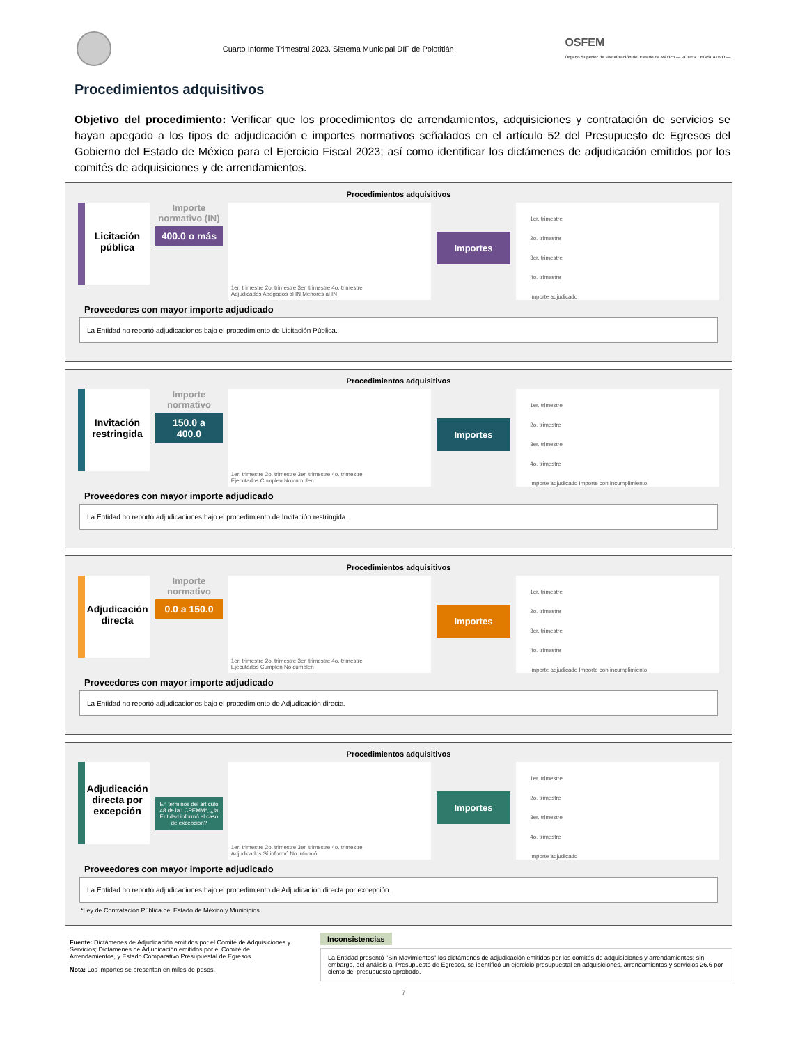Cuarto Informe Trimestral 2023. Sistema Municipal DIF de Polotitlán
OSFEM
Órgano Superior de Fiscalización del Estado de México — PODER LEGISLATIVO —
Procedimientos adquisitivos
Objetivo del procedimiento: Verificar que los procedimientos de arrendamientos, adquisiciones y contratación de servicios se hayan apegado a los tipos de adjudicación e importes normativos señalados en el artículo 52 del Presupuesto de Egresos del Gobierno del Estado de México para el Ejercicio Fiscal 2023; así como identificar los dictámenes de adjudicación emitidos por los comités de adquisiciones y de arrendamientos.
Procedimientos adquisitivos
Licitación pública
Importe normativo (IN)
400.0 o más
1er. trimestre 2o. trimestre 3er. trimestre 4o. trimestre
Adjudicados Apegados al IN Menores al IN
Importes
1er. trimestre
2o. trimestre
3er. trimestre
4o. trimestre
Importe adjudicado
Proveedores con mayor importe adjudicado
La Entidad no reportó adjudicaciones bajo el procedimiento de Licitación Pública.
Procedimientos adquisitivos
Invitación restringida
Importe normativo
150.0 a 400.0
1er. trimestre 2o. trimestre 3er. trimestre 4o. trimestre
Ejecutados Cumplen No cumplen
Importes
1er. trimestre
2o. trimestre
3er. trimestre
4o. trimestre
Importe adjudicado Importe con incumplimiento
Proveedores con mayor importe adjudicado
La Entidad no reportó adjudicaciones bajo el procedimiento de Invitación restringida.
Procedimientos adquisitivos
Adjudicación directa
Importe normativo
0.0 a 150.0
1er. trimestre 2o. trimestre 3er. trimestre 4o. trimestre
Ejecutados Cumplen No cumplen
Importes
1er. trimestre
2o. trimestre
3er. trimestre
4o. trimestre
Importe adjudicado Importe con incumplimiento
Proveedores con mayor importe adjudicado
La Entidad no reportó adjudicaciones bajo el procedimiento de Adjudicación directa.
Procedimientos adquisitivos
Adjudicación directa por excepción
En términos del artículo 48 de la LCPEMM*, ¿la Entidad informó el caso de excepción?
1er. trimestre 2o. trimestre 3er. trimestre 4o. trimestre
Adjudicados Sí informó No informó
Importes
1er. trimestre
2o. trimestre
3er. trimestre
4o. trimestre
Importe adjudicado
Proveedores con mayor importe adjudicado
La Entidad no reportó adjudicaciones bajo el procedimiento de Adjudicación directa por excepción.
*Ley de Contratación Pública del Estado de México y Municipios
Fuente: Dictámenes de Adjudicación emitidos por el Comité de Adquisiciones y Servicios; Dictámenes de Adjudicación emitidos por el Comité de Arrendamientos, y Estado Comparativo Presupuestal de Egresos.
Nota: Los importes se presentan en miles de pesos.
Inconsistencias
La Entidad presentó "Sin Movimientos" los dictámenes de adjudicación emitidos por los comités de adquisiciones y arrendamientos; sin embargo, del análisis al Presupuesto de Egresos, se identificó un ejercicio presupuestal en adquisiciones, arrendamientos y servicios 26.6 por ciento del presupuesto aprobado.
7